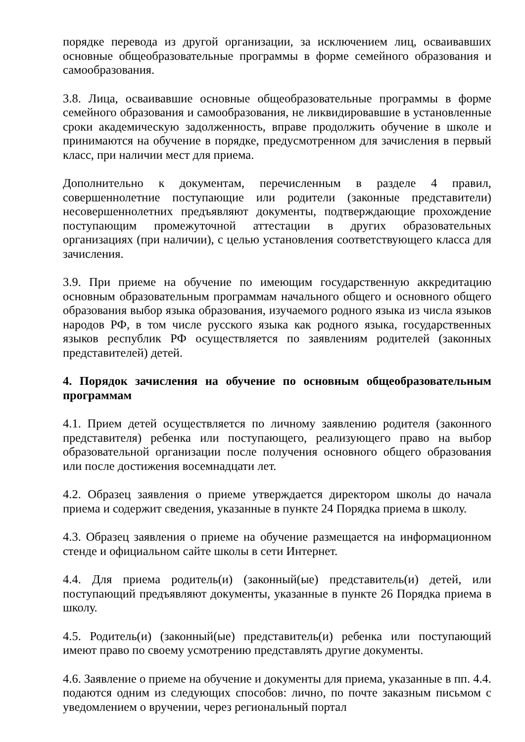порядке перевода из другой организации, за исключением лиц, осваивавших основные общеобразовательные программы в форме семейного образования и самообразования.
3.8. Лица, осваивавшие основные общеобразовательные программы в форме семейного образования и самообразования, не ликвидировавшие в установленные сроки академическую задолженность, вправе продолжить обучение в школе и принимаются на обучение в порядке, предусмотренном для зачисления в первый класс, при наличии мест для приема.
Дополнительно к документам, перечисленным в разделе 4 правил, совершеннолетние поступающие или родители (законные представители) несовершеннолетних предъявляют документы, подтверждающие прохождение поступающим промежуточной аттестации в других образовательных организациях (при наличии), с целью установления соответствующего класса для зачисления.
3.9. При приеме на обучение по имеющим государственную аккредитацию основным образовательным программам начального общего и основного общего образования выбор языка образования, изучаемого родного языка из числа языков народов РФ, в том числе русского языка как родного языка, государственных языков республик РФ осуществляется по заявлениям родителей (законных представителей) детей.
4. Порядок зачисления на обучение по основным общеобразовательным программам
4.1. Прием детей осуществляется по личному заявлению родителя (законного представителя) ребенка или поступающего, реализующего право на выбор образовательной организации после получения основного общего образования или после достижения восемнадцати лет.
4.2. Образец заявления о приеме утверждается директором школы до начала приема и содержит сведения, указанные в пункте 24 Порядка приема в школу.
4.3. Образец заявления о приеме на обучение размещается на информационном стенде и официальном сайте школы в сети Интернет.
4.4. Для приема родитель(и) (законный(ые) представитель(и) детей, или поступающий предъявляют документы, указанные в пункте 26 Порядка приема в школу.
4.5. Родитель(и) (законный(ые) представитель(и) ребенка или поступающий имеют право по своему усмотрению представлять другие документы.
4.6. Заявление о приеме на обучение и документы для приема, указанные в пп. 4.4. подаются одним из следующих способов: лично, по почте заказным письмом с уведомлением о вручении, через региональный портал